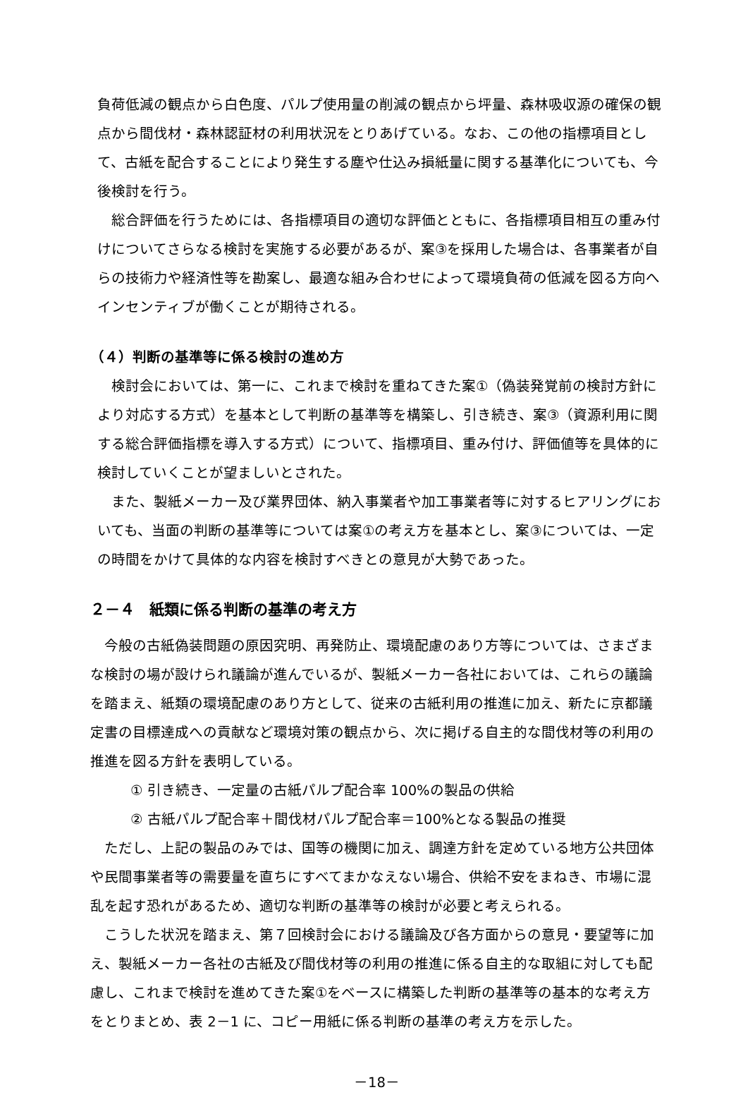負荷低減の観点から白色度、パルプ使用量の削減の観点から坪量、森林吸収源の確保の観点から間伐材・森林認証材の利用状況をとりあげている。なお、この他の指標項目として、古紙を配合することにより発生する塵や仕込み損紙量に関する基準化についても、今後検討を行う。
総合評価を行うためには、各指標項目の適切な評価とともに、各指標項目相互の重み付けについてさらなる検討を実施する必要があるが、案③を採用した場合は、各事業者が自らの技術力や経済性等を勘案し、最適な組み合わせによって環境負荷の低減を図る方向へインセンティブが働くことが期待される。
（４）判断の基準等に係る検討の進め方
検討会においては、第一に、これまで検討を重ねてきた案①（偽装発覚前の検討方針により対応する方式）を基本として判断の基準等を構築し、引き続き、案③（資源利用に関する総合評価指標を導入する方式）について、指標項目、重み付け、評価値等を具体的に検討していくことが望ましいとされた。
また、製紙メーカー及び業界団体、納入事業者や加工事業者等に対するヒアリングにおいても、当面の判断の基準等については案①の考え方を基本とし、案③については、一定の時間をかけて具体的な内容を検討すべきとの意見が大勢であった。
２－４　紙類に係る判断の基準の考え方
今般の古紙偽装問題の原因究明、再発防止、環境配慮のあり方等については、さまざまな検討の場が設けられ議論が進んでいるが、製紙メーカー各社においては、これらの議論を踏まえ、紙類の環境配慮のあり方として、従来の古紙利用の推進に加え、新たに京都議定書の目標達成への貢献など環境対策の観点から、次に掲げる自主的な間伐材等の利用の推進を図る方針を表明している。
① 引き続き、一定量の古紙パルプ配合率 100%の製品の供給
② 古紙パルプ配合率＋間伐材パルプ配合率＝100%となる製品の推奨
ただし、上記の製品のみでは、国等の機関に加え、調達方針を定めている地方公共団体や民間事業者等の需要量を直ちにすべてまかなえない場合、供給不安をまねき、市場に混乱を起す恐れがあるため、適切な判断の基準等の検討が必要と考えられる。
こうした状況を踏まえ、第７回検討会における議論及び各方面からの意見・要望等に加え、製紙メーカー各社の古紙及び間伐材等の利用の推進に係る自主的な取組に対しても配慮し、これまで検討を進めてきた案①をベースに構築した判断の基準等の基本的な考え方をとりまとめ、表 2－1 に、コピー用紙に係る判断の基準の考え方を示した。
－18－